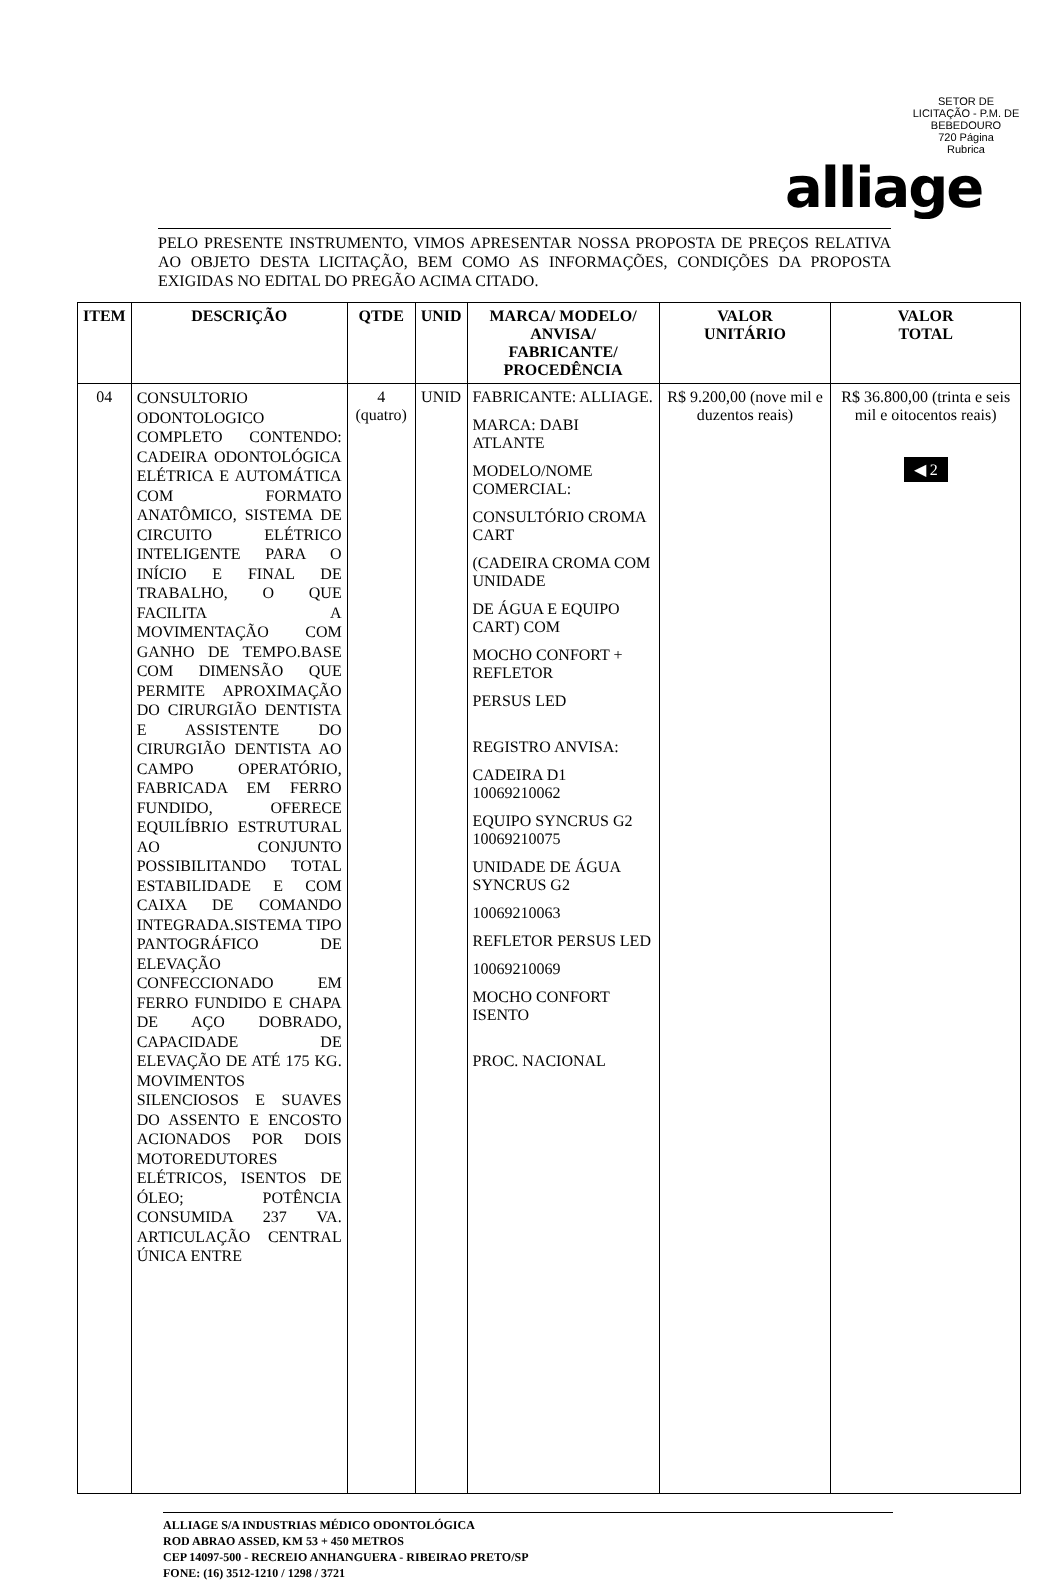SETOR DE LICITAÇÃO - P.M. DE BEBEDOURO
720 Página
Rubrica
alliage
PELO PRESENTE INSTRUMENTO, VIMOS APRESENTAR NOSSA PROPOSTA DE PREÇOS RELATIVA AO OBJETO DESTA LICITAÇÃO, BEM COMO AS INFORMAÇÕES, CONDIÇÕES DA PROPOSTA EXIGIDAS NO EDITAL DO PREGÃO ACIMA CITADO.
| ITEM | DESCRIÇÃO | QTDE | UNID | MARCA/ MODELO/ ANVISA/ FABRICANTE/ PROCEDÊNCIA | VALOR UNITÁRIO | VALOR TOTAL |
| --- | --- | --- | --- | --- | --- | --- |
| 04 | CONSULTORIO ODONTOLOGICO COMPLETO CONTENDO: CADEIRA ODONTOLÓGICA ELÉTRICA E AUTOMÁTICA COM FORMATO ANATÔMICO, SISTEMA DE CIRCUITO ELÉTRICO INTELIGENTE PARA O INÍCIO E FINAL DE TRABALHO, O QUE FACILITA A MOVIMENTAÇÃO COM GANHO DE TEMPO.BASE COM DIMENSÃO QUE PERMITE APROXIMAÇÃO DO CIRURGIÃO DENTISTA E ASSISTENTE DO CIRURGIÃO DENTISTA AO CAMPO OPERATÓRIO, FABRICADA EM FERRO FUNDIDO, OFERECE EQUILÍBRIO ESTRUTURAL AO CONJUNTO POSSIBILITANDO TOTAL ESTABILIDADE E COM CAIXA DE COMANDO INTEGRADA.SISTEMA TIPO PANTOGRÁFICO DE ELEVAÇÃO CONFECCIONADO EM FERRO FUNDIDO E CHAPA DE AÇO DOBRADO, CAPACIDADE DE ELEVAÇÃO DE ATÉ 175 KG. MOVIMENTOS SILENCIOSOS E SUAVES DO ASSENTO E ENCOSTO ACIONADOS POR DOIS MOTOREDUTORES ELÉTRICOS, ISENTOS DE ÓLEO; POTÊNCIA CONSUMIDA 237 VA. ARTICULAÇÃO CENTRAL ÚNICA ENTRE | 4 (quatro) | UNID | FABRICANTE: ALLIAGE. MARCA: DABI ATLANTE MODELO/NOME COMERCIAL: CONSULTÓRIO CROMA CART (CADEIRA CROMA COM UNIDADE DE ÁGUA E EQUIPO CART) COM MOCHO CONFORT + REFLETOR PERSUS LED REGISTRO ANVISA: CADEIRA D1 10069210062 EQUIPO SYNCRUS G2 10069210075 UNIDADE DE ÁGUA SYNCRUS G2 10069210063 REFLETOR PERSUS LED 10069210069 MOCHO CONFORT ISENTO PROC. NACIONAL | R$ 9.200,00 (nove mil e duzentos reais) | R$ 36.800,00 (trinta e seis mil e oitocentos reais) ◀ 2 |
ALLIAGE S/A INDUSTRIAS MÉDICO ODONTOLÓGICA
ROD ABRAO ASSED, KM 53 + 450 METROS
CEP 14097-500 - RECREIO ANHANGUERA - RIBEIRAO PRETO/SP
FONE: (16) 3512-1210 / 1298 / 3721